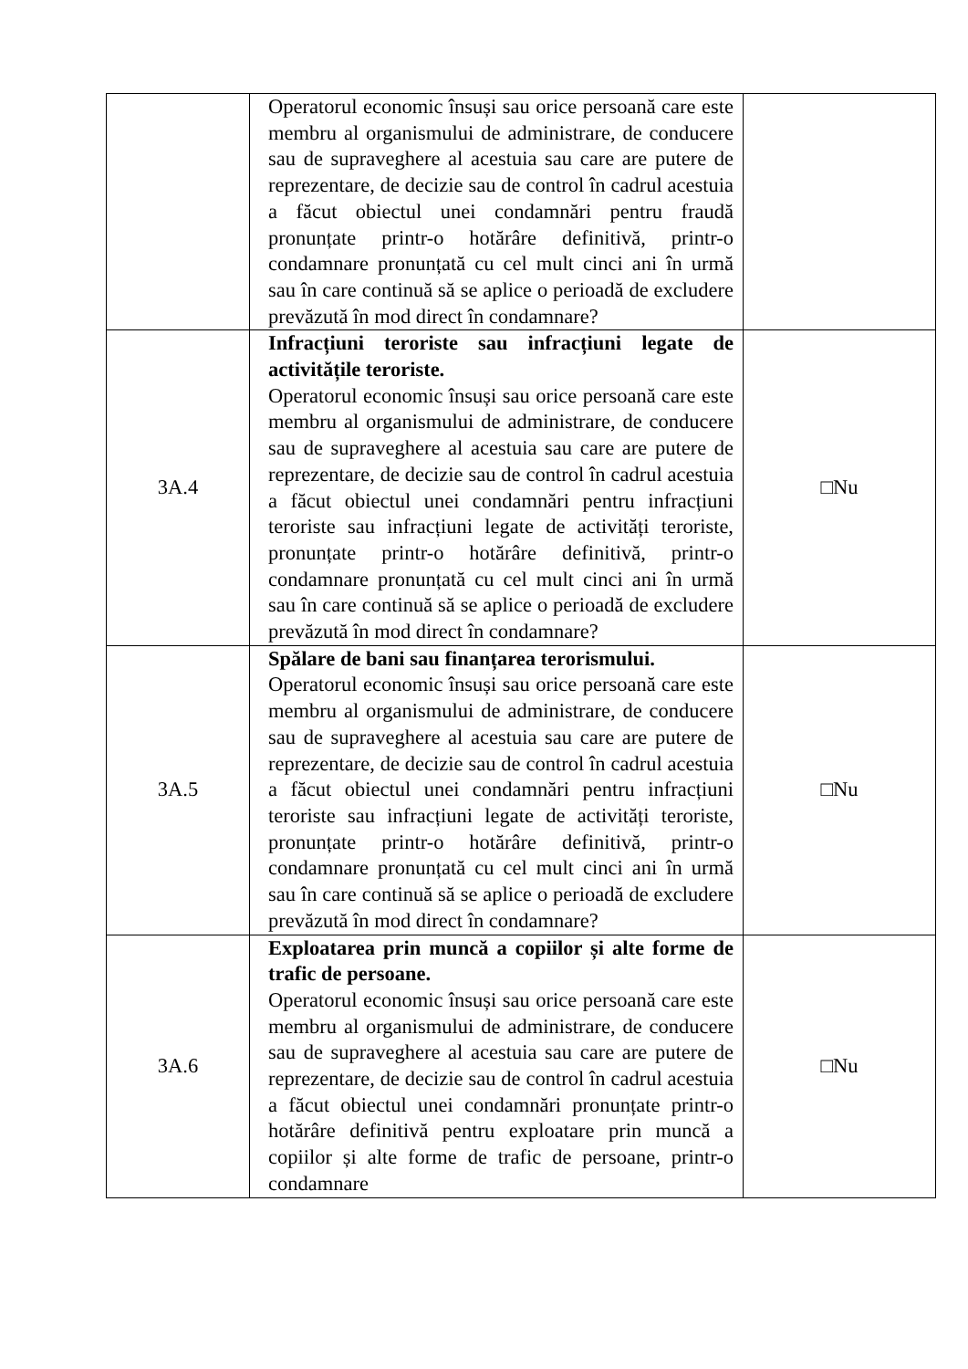| | Operatorul economic însuși sau orice persoană care este membru al organismului de administrare, de conducere sau de supraveghere al acestuia sau care are putere de reprezentare, de decizie sau de control în cadrul acestuia a făcut obiectul unei condamnări pentru fraudă pronunțate printr-o hotărâre definitivă, printr-o condamnare pronunțată cu cel mult cinci ani în urmă sau în care continuă să se aplice o perioadă de excludere prevăzută în mod direct în condamnare? | |
| 3A.4 | Infracțiuni teroriste sau infracțiuni legate de activitățile teroriste. Operatorul economic însuși sau orice persoană care este membru al organismului de administrare, de conducere sau de supraveghere al acestuia sau care are putere de reprezentare, de decizie sau de control în cadrul acestuia a făcut obiectul unei condamnări pentru infracțiuni teroriste sau infracțiuni legate de activități teroriste, pronunțate printr-o hotărâre definitivă, printr-o condamnare pronunțată cu cel mult cinci ani în urmă sau în care continuă să se aplice o perioadă de excludere prevăzută în mod direct în condamnare? | □Nu |
| 3A.5 | Spălare de bani sau finanțarea terorismului. Operatorul economic însuși sau orice persoană care este membru al organismului de administrare, de conducere sau de supraveghere al acestuia sau care are putere de reprezentare, de decizie sau de control în cadrul acestuia a făcut obiectul unei condamnări pentru infracțiuni teroriste sau infracțiuni legate de activități teroriste, pronunțate printr-o hotărâre definitivă, printr-o condamnare pronunțată cu cel mult cinci ani în urmă sau în care continuă să se aplice o perioadă de excludere prevăzută în mod direct în condamnare? | □Nu |
| 3A.6 | Exploatarea prin muncă a copiilor și alte forme de trafic de persoane. Operatorul economic însuși sau orice persoană care este membru al organismului de administrare, de conducere sau de supraveghere al acestuia sau care are putere de reprezentare, de decizie sau de control în cadrul acestuia a făcut obiectul unei condamnări pronunțate printr-o hotărâre definitivă pentru exploatare prin muncă a copiilor și alte forme de trafic de persoane, printr-o condamnare | □Nu |